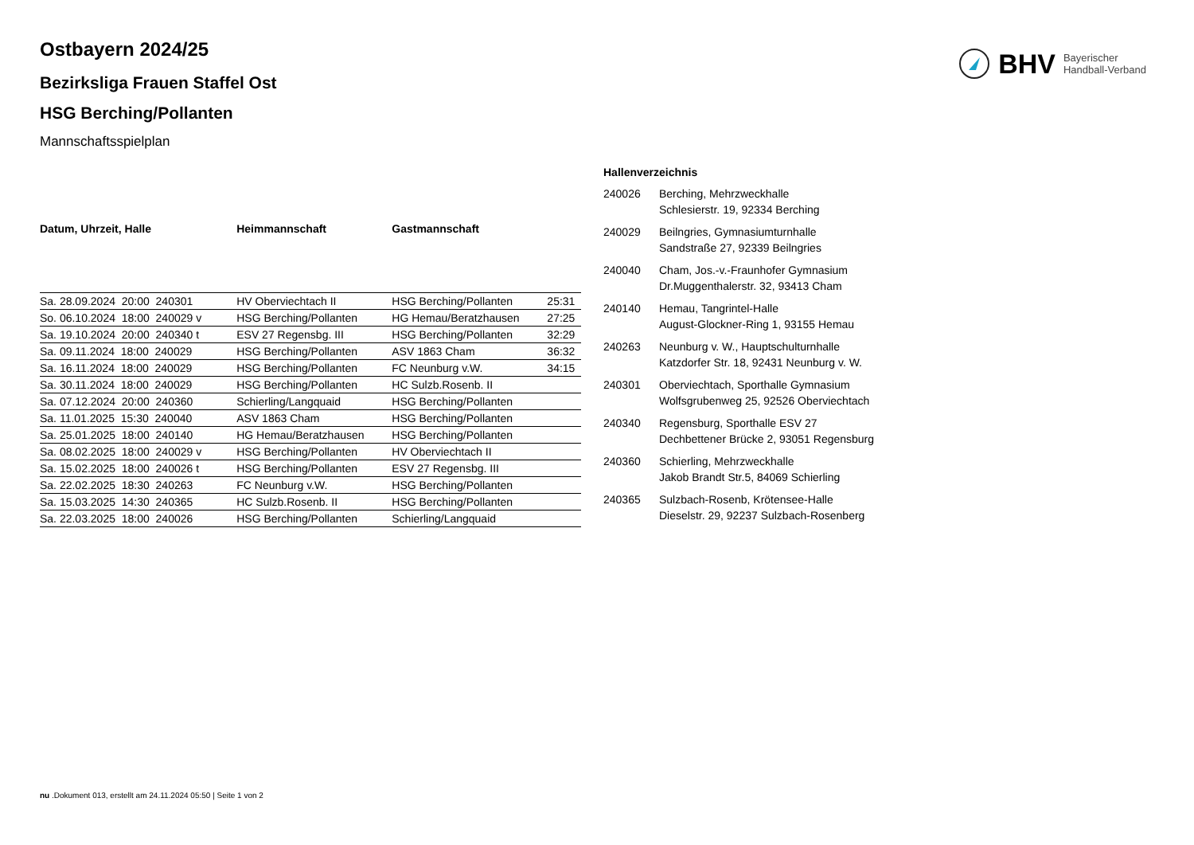BHV Bayerischer
Handball-Verband
Ostbayern 2024/25
Bezirksliga Frauen Staffel Ost
HSG Berching/Pollanten
Mannschaftsspielplan
| Datum, Uhrzeit, Halle | Heimmannschaft | Gastmannschaft | |
| --- | --- | --- | --- |
| Sa. 28.09.2024 20:00 240301 | HV Oberviechtach II | HSG Berching/Pollanten | 25:31 |
| So. 06.10.2024 18:00 240029 v | HSG Berching/Pollanten | HG Hemau/Beratzhausen | 27:25 |
| Sa. 19.10.2024 20:00 240340 t | ESV 27 Regensbg. III | HSG Berching/Pollanten | 32:29 |
| Sa. 09.11.2024 18:00 240029 | HSG Berching/Pollanten | ASV 1863 Cham | 36:32 |
| Sa. 16.11.2024 18:00 240029 | HSG Berching/Pollanten | FC Neunburg v.W. | 34:15 |
| Sa. 30.11.2024 18:00 240029 | HSG Berching/Pollanten | HC Sulzb.Rosenb. II | |
| Sa. 07.12.2024 20:00 240360 | Schierling/Langquaid | HSG Berching/Pollanten | |
| Sa. 11.01.2025 15:30 240040 | ASV 1863 Cham | HSG Berching/Pollanten | |
| Sa. 25.01.2025 18:00 240140 | HG Hemau/Beratzhausen | HSG Berching/Pollanten | |
| Sa. 08.02.2025 18:00 240029 v | HSG Berching/Pollanten | HV Oberviechtach II | |
| Sa. 15.02.2025 18:00 240026 t | HSG Berching/Pollanten | ESV 27 Regensbg. III | |
| Sa. 22.02.2025 18:30 240263 | FC Neunburg v.W. | HSG Berching/Pollanten | |
| Sa. 15.03.2025 14:30 240365 | HC Sulzb.Rosenb. II | HSG Berching/Pollanten | |
| Sa. 22.03.2025 18:00 240026 | HSG Berching/Pollanten | Schierling/Langquaid | |
| Hallenverzeichnis | |
| --- | --- |
| 240026 | Berching, Mehrzweckhalle Schlesierstr. 19, 92334 Berching |
| 240029 | Beilngries, Gymnasiumturnhalle Sandstraße 27, 92339 Beilngries |
| 240040 | Cham, Jos.-v.-Fraunhofer Gymnasium Dr.Muggenthalerstr. 32, 93413 Cham |
| 240140 | Hemau, Tangrintel-Halle August-Glockner-Ring 1, 93155 Hemau |
| 240263 | Neunburg v. W., Hauptschulturnhalle Katzdorfer Str. 18, 92431 Neunburg v. W. |
| 240301 | Oberviechtach, Sporthalle Gymnasium Wolfsgrubenweg 25, 92526 Oberviechtach |
| 240340 | Regensburg, Sporthalle ESV 27 Dechbettener Brücke 2, 93051 Regensburg |
| 240360 | Schierling, Mehrzweckhalle Jakob Brandt Str.5, 84069 Schierling |
| 240365 | Sulzbach-Rosenb, Krötensee-Halle Dieselstr. 29, 92237 Sulzbach-Rosenberg |
nu .Dokument 013, erstellt am 24.11.2024 05:50 | Seite 1 von 2